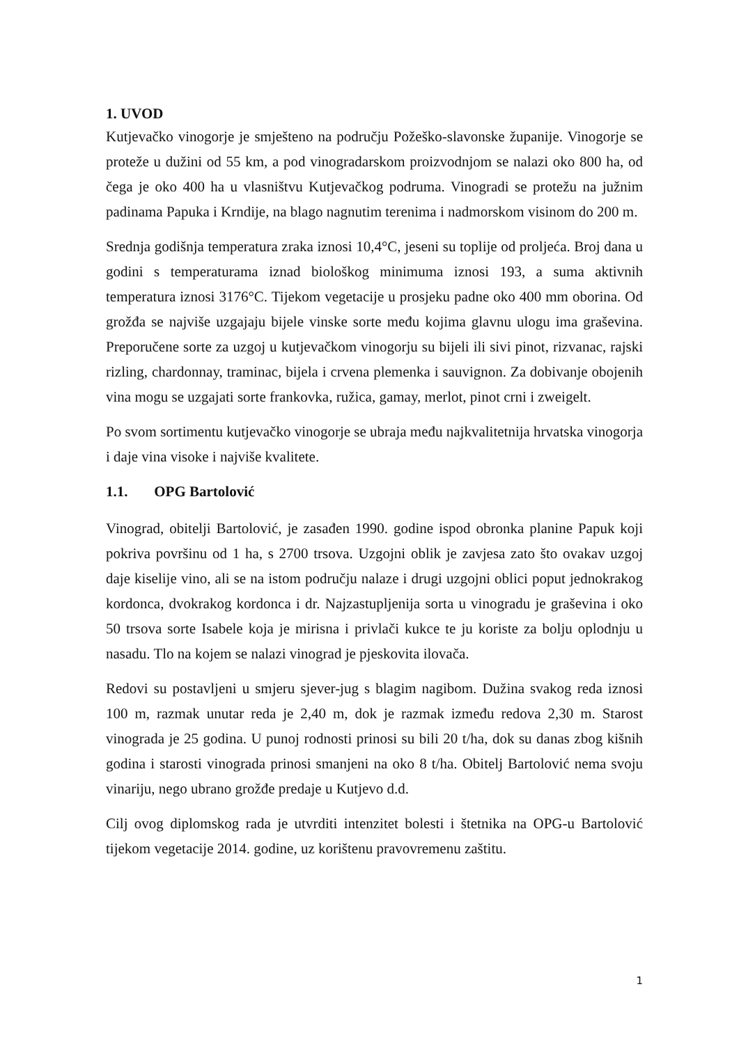1. UVOD
Kutjevačko vinogorje je smješteno na području Požeško-slavonske županije. Vinogorje se proteže u dužini od 55 km, a pod vinogradarskom proizvodnjom se nalazi oko 800 ha, od čega je oko 400 ha u vlasništvu Kutjevačkog podruma. Vinogradi se protežu na južnim padinama Papuka i Krndije, na blago nagnutim terenima i nadmorskom visinom do 200 m.
Srednja godišnja temperatura zraka iznosi 10,4°C, jeseni su toplije od proljeća. Broj dana u godini s temperaturama iznad biološkog minimuma iznosi 193, a suma aktivnih temperatura iznosi 3176°C. Tijekom vegetacije u prosjeku padne oko 400 mm oborina. Od grožđa se najviše uzgajaju bijele vinske sorte među kojima glavnu ulogu ima graševina. Preporučene sorte za uzgoj u kutjevačkom vinogorju su bijeli ili sivi pinot, rizvanac, rajski rizling, chardonnay, traminac, bijela i crvena plemenka i sauvignon. Za dobivanje obojenih vina mogu se uzgajati sorte frankovka, ružica, gamay, merlot, pinot crni i zweigelt.
Po svom sortimentu kutjevačko vinogorje se ubraja među najkvalitetnija hrvatska vinogorja i daje vina visoke i najviše kvalitete.
1.1. OPG Bartolović
Vinograd, obitelji Bartolović, je zasađen 1990. godine ispod obronka planine Papuk koji pokriva površinu od 1 ha, s 2700 trsova. Uzgojni oblik je zavjesa zato što ovakav uzgoj daje kiselije vino, ali se na istom području nalaze i drugi uzgojni oblici poput jednokrakog kordonca, dvokrakog kordonca i dr. Najzastupljenija sorta u vinogradu je graševina i oko 50 trsova sorte Isabele koja je mirisna i privlači kukce te ju koriste za bolju oplodnju u nasadu. Tlo na kojem se nalazi vinograd je pjeskovita ilovača.
Redovi su postavljeni u smjeru sjever-jug s blagim nagibom. Dužina svakog reda iznosi 100 m, razmak unutar reda je 2,40 m, dok je razmak između redova 2,30 m. Starost vinograda je 25 godina. U punoj rodnosti prinosi su bili 20 t/ha, dok su danas zbog kišnih godina i starosti vinograda prinosi smanjeni na oko 8 t/ha. Obitelj Bartolović nema svoju vinariju, nego ubrano grožđe predaje u Kutjevo d.d.
Cilj ovog diplomskog rada je utvrditi intenzitet bolesti i štetnika na OPG-u Bartolović tijekom vegetacije 2014. godine, uz korištenu pravovremenu zaštitu.
1